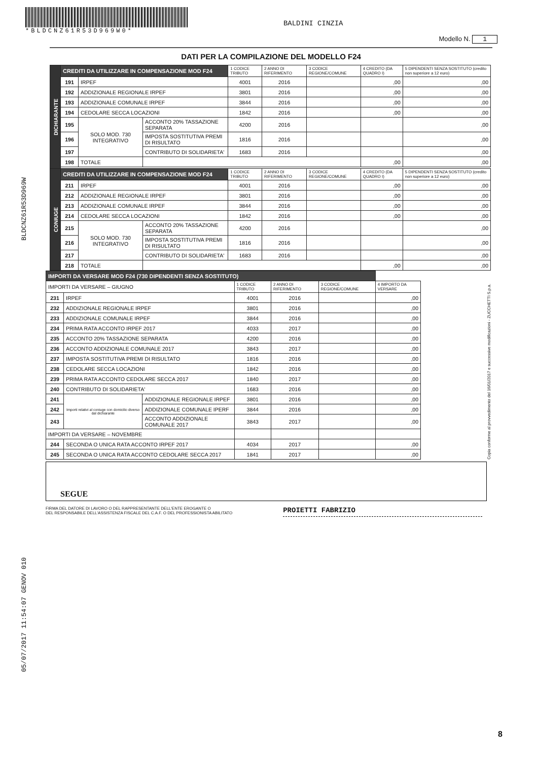*BLDCNZ61R53D969W0*
BALDINI CINZIA
Modello N. 1
DATI PER LA COMPILAZIONE DEL MODELLO F24
| DICHIARANTE | CREDITI DA UTILIZZARE IN COMPENSAZIONE MOD F24 | | | 1 CODICE TRIBUTO | 2 ANNO DI RIFERIMENTO | 3 CODICE REGIONE/COMUNE | 4 CREDITO (DA QUADRO I) | 5 DIPENDENTI SENZA SOSTITUTO (credito non superiore a 12 euro) |
| | 191 | IRPEF | | 4001 | 2016 | | ,00 | ,00 |
| | 192 | ADDIZIONALE REGIONALE IRPEF | | 3801 | 2016 | | ,00 | ,00 |
| | 193 | ADDIZIONALE COMUNALE IRPEF | | 3844 | 2016 | | ,00 | ,00 |
| | 194 | CEDOLARE SECCA LOCAZIONI | | 1842 | 2016 | | ,00 | ,00 |
| | 195 | SOLO MOD. 730 INTEGRATIVO | ACCONTO 20% TASSAZIONE SEPARATA | 4200 | 2016 | | | ,00 |
| | 196 | | IMPOSTA SOSTITUTIVA PREMI DI RISULTATO | 1816 | 2016 | | | ,00 |
| | 197 | | CONTRIBUTO DI SOLIDARIETA' | 1683 | 2016 | | | ,00 |
| | 198 | TOTALE | | | | | ,00 | ,00 |
| CONIUGE | CREDITI DA UTILIZZARE IN COMPENSAZIONE MOD F24 | | | 1 CODICE TRIBUTO | 2 ANNO DI RIFERIMENTO | 3 CODICE REGIONE/COMUNE | 4 CREDITO (DA QUADRO I) | 5 DIPENDENTI SENZA SOSTITUTO (credito non superiore a 12 euro) |
| | 211 | IRPEF | | 4001 | 2016 | | ,00 | ,00 |
| | 212 | ADDIZIONALE REGIONALE IRPEF | | 3801 | 2016 | | ,00 | ,00 |
| | 213 | ADDIZIONALE COMUNALE IRPEF | | 3844 | 2016 | | ,00 | ,00 |
| | 214 | CEDOLARE SECCA LOCAZIONI | | 1842 | 2016 | | ,00 | ,00 |
| | 215 | SOLO MOD. 730 INTEGRATIVO | ACCONTO 20% TASSAZIONE SEPARATA | 4200 | 2016 | | | ,00 |
| | 216 | | IMPOSTA SOSTITUTIVA PREMI DI RISULTATO | 1816 | 2016 | | | ,00 |
| | 217 | | CONTRIBUTO DI SOLIDARIETA' | 1683 | 2016 | | | ,00 |
| | 218 | TOTALE | | | | | ,00 | ,00 |
| IMPORTI DA VERSARE MOD F24 (730 DIPENDENTI SENZA SOSTITUTO) | | | | | | |
| IMPORTI DA VERSARE – GIUGNO | | | 1 CODICE TRIBUTO | 2 ANNO DI RIFERIMENTO | 3 CODICE REGIONE/COMUNE | 4 IMPORTO DA VERSARE |
| 231 | IRPEF | | 4001 | 2016 | | ,00 |
| 232 | ADDIZIONALE REGIONALE IRPEF | | 3801 | 2016 | | ,00 |
| 233 | ADDIZIONALE COMUNALE IRPEF | | 3844 | 2016 | | ,00 |
| 234 | PRIMA RATA ACCONTO IRPEF 2017 | | 4033 | 2017 | | ,00 |
| 235 | ACCONTO 20% TASSAZIONE SEPARATA | | 4200 | 2016 | | ,00 |
| 236 | ACCONTO ADDIZIONALE COMUNALE 2017 | | 3843 | 2017 | | ,00 |
| 237 | IMPOSTA SOSTITUTIVA PREMI DI RISULTATO | | 1816 | 2016 | | ,00 |
| 238 | CEDOLARE SECCA LOCAZIONI | | 1842 | 2016 | | ,00 |
| 239 | PRIMA RATA ACCONTO CEDOLARE SECCA 2017 | | 1840 | 2017 | | ,00 |
| 240 | CONTRIBUTO DI SOLIDARIETA' | | 1683 | 2016 | | ,00 |
| 241 | Importi relativi al coniuge con domicilio diverso dal dichiarante | ADDIZIONALE REGIONALE IRPEF | 3801 | 2016 | | ,00 |
| 242 | | ADDIZIONALE COMUNALE IPERF | 3844 | 2016 | | ,00 |
| 243 | | ACCONTO ADDIZIONALE COMUNALE 2017 | 3843 | 2017 | | ,00 |
| IMPORTI DA VERSARE – NOVEMBRE | | | | | | |
| 244 | SECONDA O UNICA RATA ACCONTO IRPEF 2017 | | 4034 | 2017 | | ,00 |
| 245 | SECONDA O UNICA RATA ACCONTO CEDOLARE SECCA 2017 | | 1841 | 2017 | | ,00 |
SEGUE
FIRMA DEL DATORE DI LAVORO O DEL RAPPRESENTANTE DELL'ENTE EROGANTE O
DEL RESPONSABILE DELL'ASSISTENZA FISCALE DEL C.A.F. O DEL PROFESSIONISTA ABILITATO
PROIETTI FABRIZIO
BLDCNZ61R53D969W
05/07/2017 11:54:07 GENOV 010
Copia conforme al provvedimento del 16/01/2017 e successive modificazioni - ZUCCHETTI S.p.a.
8